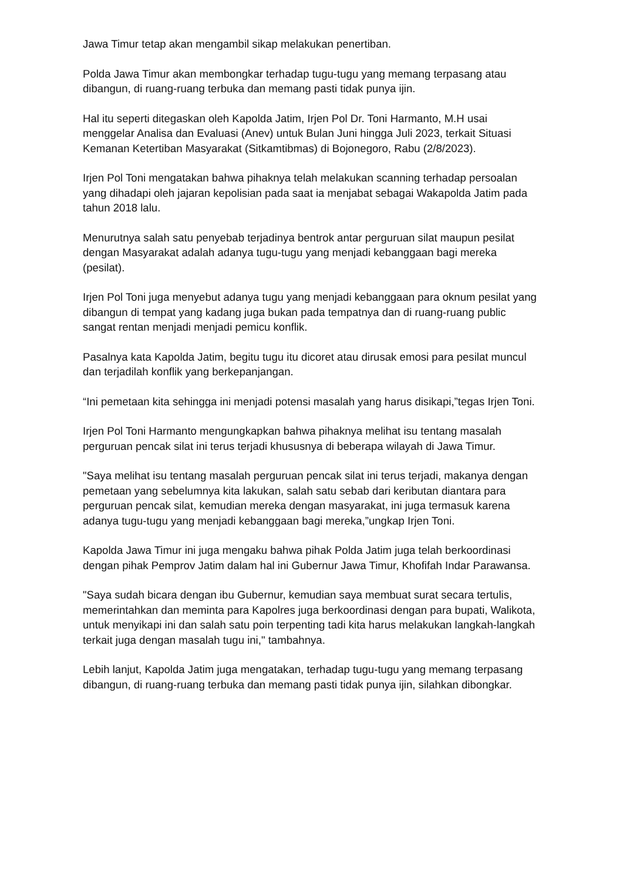Jawa Timur tetap akan mengambil sikap melakukan penertiban.
Polda Jawa Timur akan membongkar terhadap tugu-tugu yang memang terpasang atau dibangun, di ruang-ruang terbuka dan memang pasti tidak punya ijin.
Hal itu seperti ditegaskan oleh Kapolda Jatim, Irjen Pol Dr. Toni Harmanto, M.H usai menggelar Analisa dan Evaluasi (Anev) untuk Bulan Juni hingga Juli 2023, terkait Situasi Kemanan Ketertiban Masyarakat (Sitkamtibmas) di Bojonegoro, Rabu (2/8/2023).
Irjen Pol Toni mengatakan bahwa pihaknya telah melakukan scanning terhadap persoalan yang dihadapi oleh jajaran kepolisian pada saat ia menjabat sebagai Wakapolda Jatim pada tahun 2018 lalu.
Menurutnya salah satu penyebab terjadinya bentrok antar perguruan silat maupun pesilat dengan Masyarakat adalah adanya tugu-tugu yang menjadi kebanggaan bagi mereka (pesilat).
Irjen Pol Toni juga menyebut adanya tugu yang menjadi kebanggaan para oknum pesilat yang dibangun di tempat yang kadang juga bukan pada tempatnya dan di ruang-ruang public sangat rentan menjadi menjadi pemicu konflik.
Pasalnya kata Kapolda Jatim, begitu tugu itu dicoret atau dirusak emosi para pesilat muncul dan terjadilah konflik yang berkepanjangan.
“Ini pemetaan kita sehingga ini menjadi potensi masalah yang harus disikapi,”tegas Irjen Toni.
Irjen Pol Toni Harmanto mengungkapkan bahwa pihaknya melihat isu tentang masalah perguruan pencak silat ini terus terjadi khususnya di beberapa wilayah di Jawa Timur.
"Saya melihat isu tentang masalah perguruan pencak silat ini terus terjadi, makanya dengan pemetaan yang sebelumnya kita lakukan, salah satu sebab dari keributan diantara para perguruan pencak silat, kemudian mereka dengan masyarakat, ini juga termasuk karena adanya tugu-tugu yang menjadi kebanggaan bagi mereka,”ungkap Irjen Toni.
Kapolda Jawa Timur ini juga mengaku bahwa pihak Polda Jatim juga telah berkoordinasi dengan pihak Pemprov Jatim dalam hal ini Gubernur Jawa Timur, Khofifah Indar Parawansa.
"Saya sudah bicara dengan ibu Gubernur, kemudian saya membuat surat secara tertulis, memerintahkan dan meminta para Kapolres juga berkoordinasi dengan para bupati, Walikota, untuk menyikapi ini dan salah satu poin terpenting tadi kita harus melakukan langkah-langkah terkait juga dengan masalah tugu ini," tambahnya.
Lebih lanjut, Kapolda Jatim juga mengatakan, terhadap tugu-tugu yang memang terpasang dibangun, di ruang-ruang terbuka dan memang pasti tidak punya ijin, silahkan dibongkar.